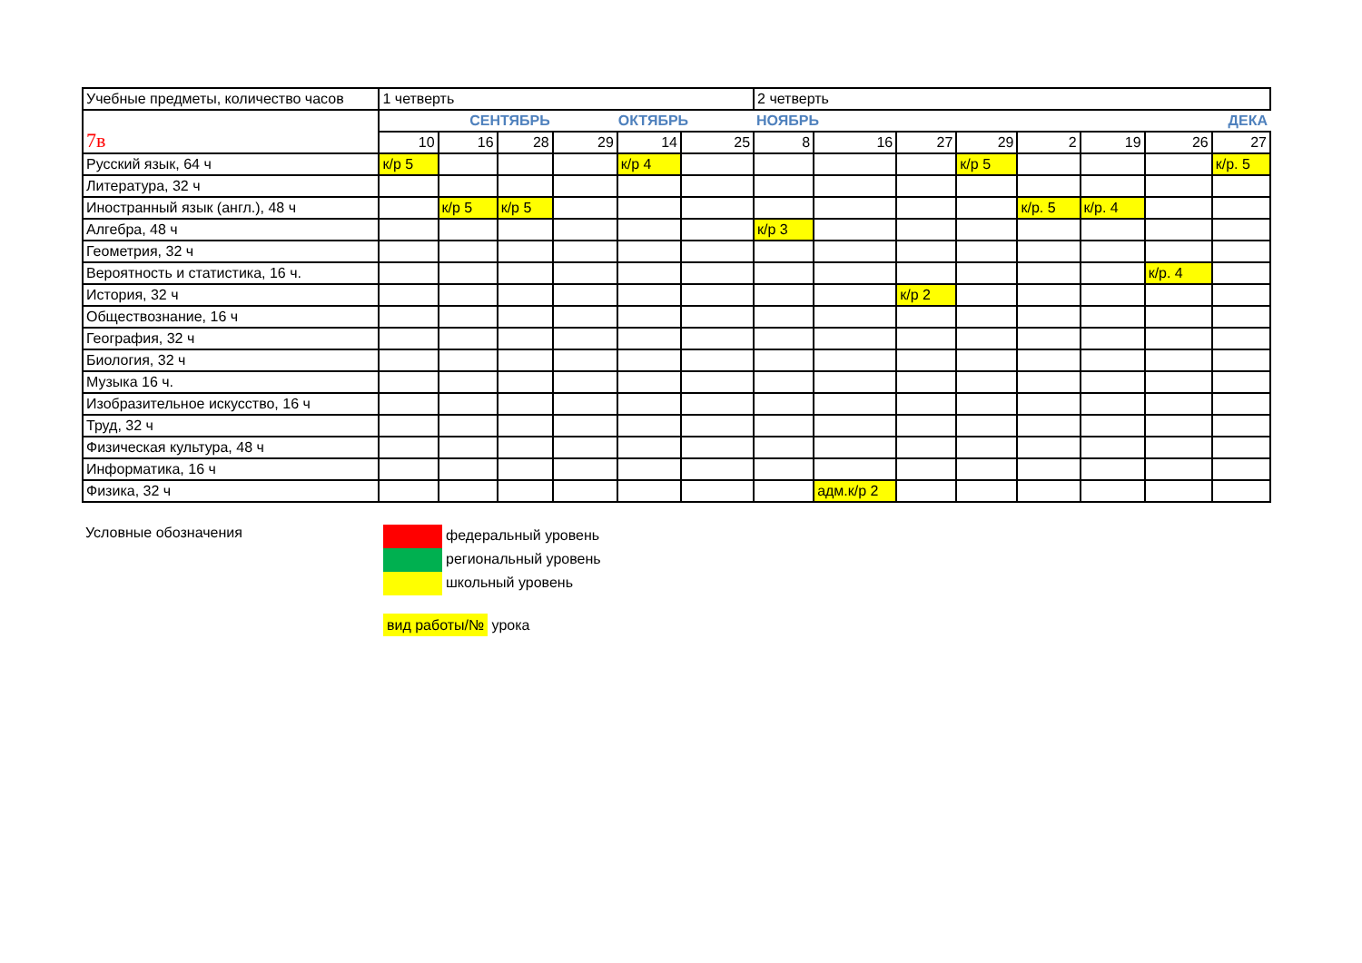| Учебные предметы, количество часов | 1 четверть | | | | | | 2 четверть | | | | | | | |
| --- | --- | --- | --- | --- | --- | --- | --- | --- | --- | --- | --- | --- | --- | --- |
| 7в | СЕНТЯБРЬ | | | ОКТЯБРЬ | | | НОЯБРЬ | | | | ДЕКА | | | |
| | 10 | 16 | 28 | 29 | 14 | 25 | 8 | 16 | 27 | 29 | 2 | 19 | 26 | 27 |
| Русский язык, 64 ч | к/р 5 | | | | к/р 4 | | | | | к/р 5 | | | | к/р. 5 |
| Литература, 32 ч | | | | | | | | | | | | | | |
| Иностранный язык (англ.), 48 ч | | к/р 5 | к/р 5 | | | | | | | | к/р. 5 | к/р. 4 | | |
| Алгебра, 48 ч | | | | | | | к/р 3 | | | | | | | |
| Геометрия, 32 ч | | | | | | | | | | | | | | |
| Вероятность и статистика, 16 ч. | | | | | | | | | | | | | к/р. 4 | |
| История, 32 ч | | | | | | | | | к/р 2 | | | | | |
| Обществознание, 16 ч | | | | | | | | | | | | | | |
| География, 32 ч | | | | | | | | | | | | | | |
| Биология, 32 ч | | | | | | | | | | | | | | |
| Музыка 16 ч. | | | | | | | | | | | | | | |
| Изобразительное искусство, 16 ч | | | | | | | | | | | | | | |
| Труд, 32 ч | | | | | | | | | | | | | | |
| Физическая культура, 48 ч | | | | | | | | | | | | | | |
| Информатика, 16 ч | | | | | | | | | | | | | | |
| Физика, 32 ч | | | | | | | | адм.к/р 2 | | | | | | |
Условные обозначения федеральный уровень
региональный уровень
школьный уровень
вид работы/№ урока